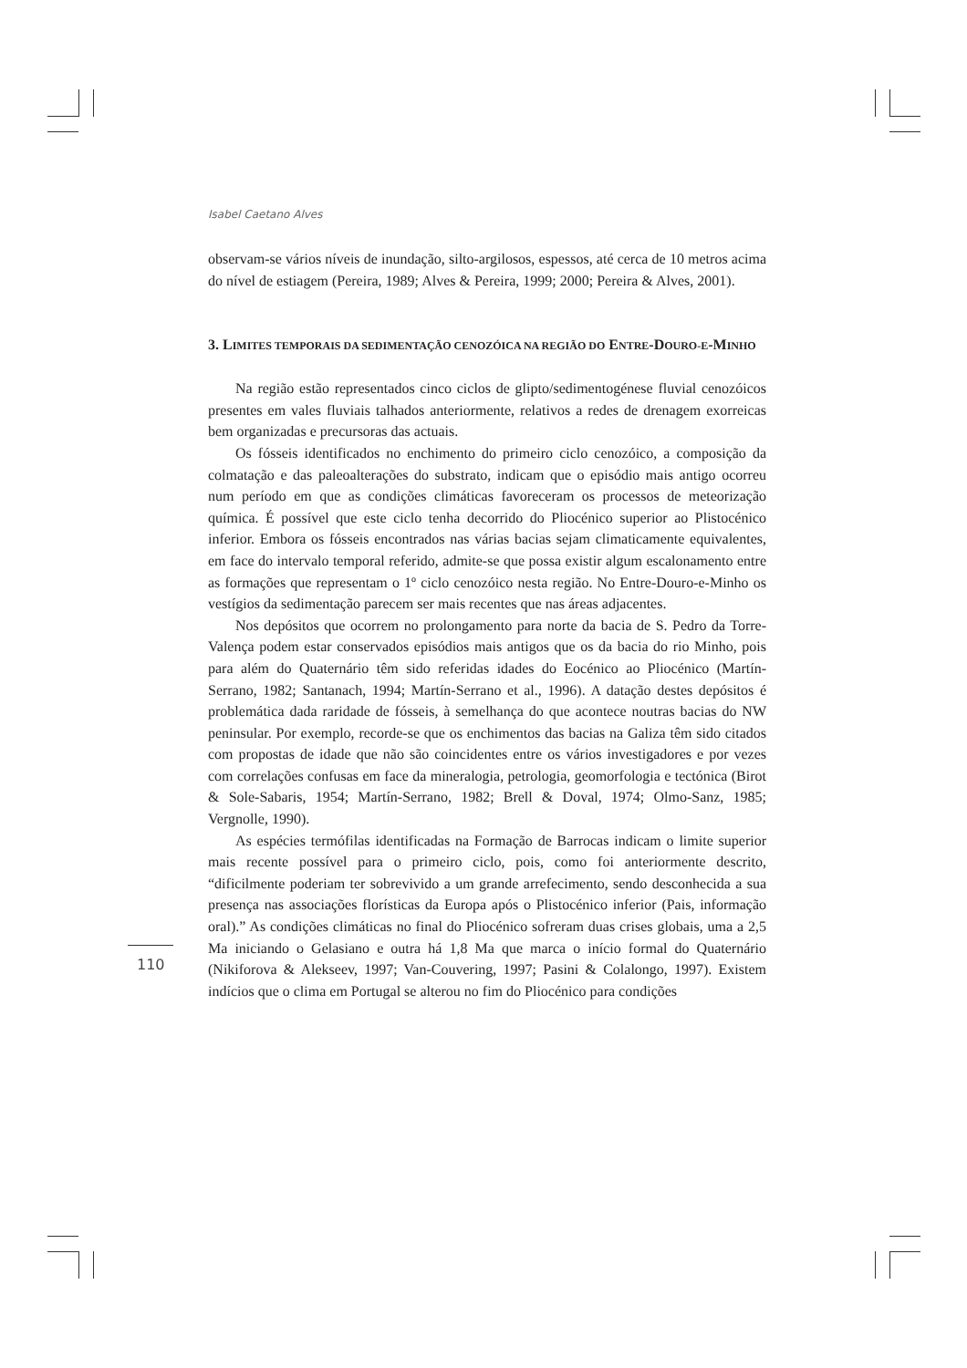Isabel Caetano Alves
110
observam-se vários níveis de inundação, silto-argilosos, espessos, até cerca de 10 metros acima do nível de estiagem (Pereira, 1989; Alves & Pereira, 1999; 2000; Pereira & Alves, 2001).
3. LIMITES TEMPORAIS DA SEDIMENTAÇÃO CENOZÓICA NA REGIÃO DO ENTRE-DOURO-E-MINHO
Na região estão representados cinco ciclos de glipto/sedimentogénese fluvial cenozóicos presentes em vales fluviais talhados anteriormente, relativos a redes de drenagem exorreicas bem organizadas e precursoras das actuais.
Os fósseis identificados no enchimento do primeiro ciclo cenozóico, a composição da colmatação e das paleoalterações do substrato, indicam que o episódio mais antigo ocorreu num período em que as condições climáticas favoreceram os processos de meteorização química. É possível que este ciclo tenha decorrido do Pliocénico superior ao Plistocénico inferior. Embora os fósseis encontrados nas várias bacias sejam climaticamente equivalentes, em face do intervalo temporal referido, admite-se que possa existir algum escalonamento entre as formações que representam o 1º ciclo cenozóico nesta região. No Entre-Douro-e-Minho os vestígios da sedimentação parecem ser mais recentes que nas áreas adjacentes.
Nos depósitos que ocorrem no prolongamento para norte da bacia de S. Pedro da Torre-Valença podem estar conservados episódios mais antigos que os da bacia do rio Minho, pois para além do Quaternário têm sido referidas idades do Eocénico ao Pliocénico (Martín-Serrano, 1982; Santanach, 1994; Martín-Serrano et al., 1996). A datação destes depósitos é problemática dada raridade de fósseis, à semelhança do que acontece noutras bacias do NW peninsular. Por exemplo, recorde-se que os enchimentos das bacias na Galiza têm sido citados com propostas de idade que não são coincidentes entre os vários investigadores e por vezes com correlações confusas em face da mineralogia, petrologia, geomorfologia e tectónica (Birot & Sole-Sabaris, 1954; Martín-Serrano, 1982; Brell & Doval, 1974; Olmo-Sanz, 1985; Vergnolle, 1990).
As espécies termófilas identificadas na Formação de Barrocas indicam o limite superior mais recente possível para o primeiro ciclo, pois, como foi anteriormente descrito, “dificilmente poderiam ter sobrevivido a um grande arrefecimento, sendo desconhecida a sua presença nas associações florísticas da Europa após o Plistocénico inferior (Pais, informação oral).” As condições climáticas no final do Pliocénico sofreram duas crises globais, uma a 2,5 Ma iniciando o Gelasiano e outra há 1,8 Ma que marca o início formal do Quaternário (Nikiforova & Alekseev, 1997; Van-Couvering, 1997; Pasini & Colalongo, 1997). Existem indícios que o clima em Portugal se alterou no fim do Pliocénico para condições